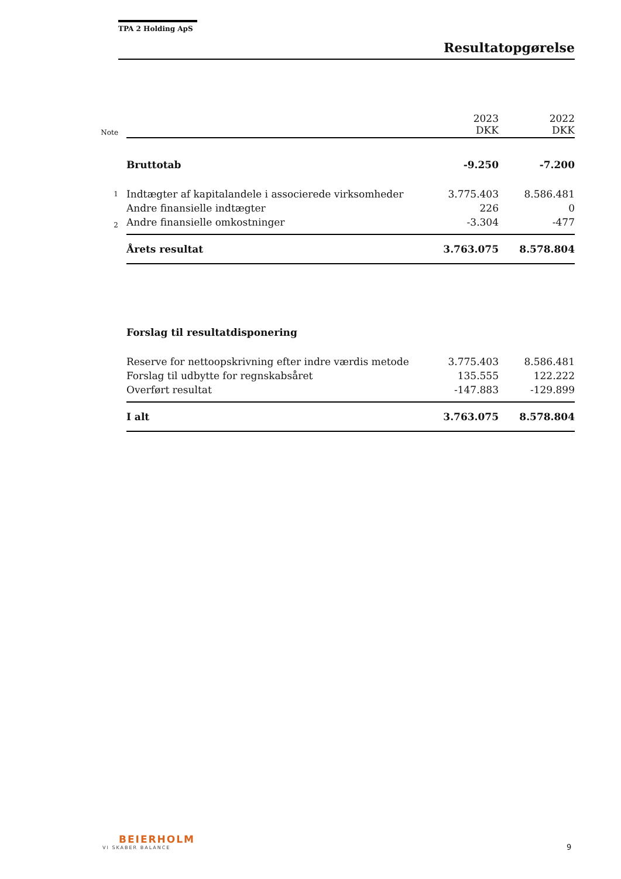TPA 2 Holding ApS
Resultatopgørelse
| Note | | 2023 DKK | 2022 DKK |
| --- | --- | --- | --- |
| | Bruttotab | -9.250 | -7.200 |
| 1 | Indtægter af kapitalandele i associerede virksomheder | 3.775.403 | 8.586.481 |
| | Andre finansielle indtægter | 226 | 0 |
| 2 | Andre finansielle omkostninger | -3.304 | -477 |
| | Årets resultat | 3.763.075 | 8.578.804 |
| | Forslag til resultatdisponering | | |
| | Reserve for nettoopskrivning efter indre værdis metode | 3.775.403 | 8.586.481 |
| | Forslag til udbytte for regnskabsåret | 135.555 | 122.222 |
| | Overført resultat | -147.883 | -129.899 |
| | I alt | 3.763.075 | 8.578.804 |
BEIERHOLM
VI SKABER BALANCE
9